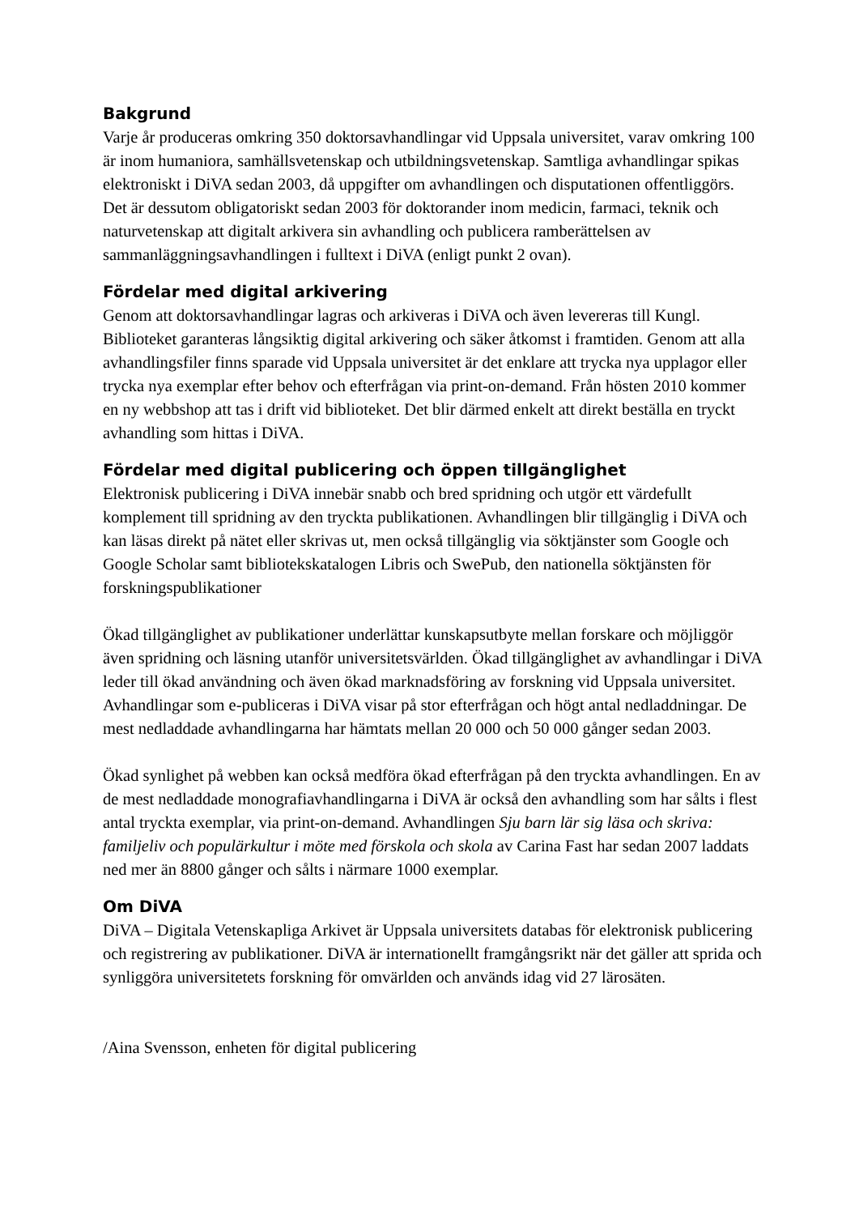Bakgrund
Varje år produceras omkring 350 doktorsavhandlingar vid Uppsala universitet, varav omkring 100 är inom humaniora, samhällsvetenskap och utbildningsvetenskap. Samtliga avhandlingar spikas elektroniskt i DiVA sedan 2003, då uppgifter om avhandlingen och disputationen offentliggörs. Det är dessutom obligatoriskt sedan 2003 för doktorander inom medicin, farmaci, teknik och naturvetenskap att digitalt arkivera sin avhandling och publicera ramberättelsen av sammanläggningsavhandlingen i fulltext i DiVA (enligt punkt 2 ovan).
Fördelar med digital arkivering
Genom att doktorsavhandlingar lagras och arkiveras i DiVA och även levereras till Kungl. Biblioteket garanteras långsiktig digital arkivering och säker åtkomst i framtiden. Genom att alla avhandlingsfiler finns sparade vid Uppsala universitet är det enklare att trycka nya upplagor eller trycka nya exemplar efter behov och efterfrågan via print-on-demand. Från hösten 2010 kommer en ny webbshop att tas i drift vid biblioteket. Det blir därmed enkelt att direkt beställa en tryckt avhandling som hittas i DiVA.
Fördelar med digital publicering och öppen tillgänglighet
Elektronisk publicering i DiVA innebär snabb och bred spridning och utgör ett värdefullt komplement till spridning av den tryckta publikationen. Avhandlingen blir tillgänglig i DiVA och kan läsas direkt på nätet eller skrivas ut, men också tillgänglig via söktjänster som Google och Google Scholar samt bibliotekskatalogen Libris och SwePub, den nationella söktjänsten för forskningspublikationer
Ökad tillgänglighet av publikationer underlättar kunskapsutbyte mellan forskare och möjliggör även spridning och läsning utanför universitetsvärlden. Ökad tillgänglighet av avhandlingar i DiVA leder till ökad användning och även ökad marknadsföring av forskning vid Uppsala universitet. Avhandlingar som e-publiceras i DiVA visar på stor efterfrågan och högt antal nedladdningar. De mest nedladdade avhandlingarna har hämtats mellan 20 000 och 50 000 gånger sedan 2003.
Ökad synlighet på webben kan också medföra ökad efterfrågan på den tryckta avhandlingen. En av de mest nedladdade monografiavhandlingarna i DiVA är också den avhandling som har sålts i flest antal tryckta exemplar, via print-on-demand. Avhandlingen Sju barn lär sig läsa och skriva: familjeliv och populärkultur i möte med förskola och skola av Carina Fast har sedan 2007 laddats ned mer än 8800 gånger och sålts i närmare 1000 exemplar.
Om DiVA
DiVA – Digitala Vetenskapliga Arkivet är Uppsala universitets databas för elektronisk publicering och registrering av publikationer. DiVA är internationellt framgångsrikt när det gäller att sprida och synliggöra universitetets forskning för omvärlden och används idag vid 27 lärosäten.
/Aina Svensson, enheten för digital publicering